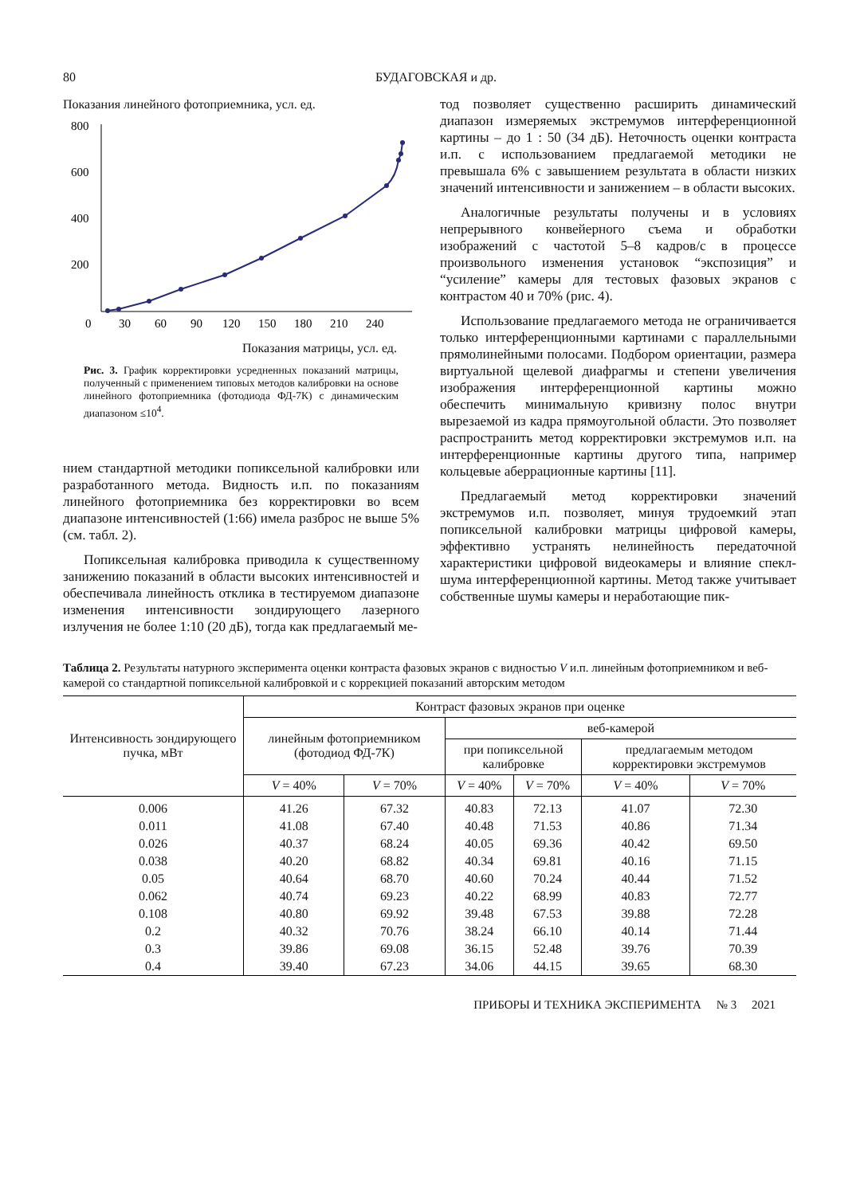80 БУДАГОВСКАЯ и др.
Показания линейного фотоприемника, усл. ед.
800
600
400
200
0
30
60
90
120
150
180
210
240
Показания матрицы, усл. ед.
Рис. 3. График корректировки усредненных показаний матрицы, полученный с применением типовых методов калибровки на основе линейного фотоприемника (фотодиода ФД-7К) с динамическим диапазоном ≤10<sup>4</sup>.
нием стандартной методики попиксельной калибровки или разработанного метода. Видность и.п. по показаниям линейного фотоприемника без корректировки во всем диапазоне интенсивностей (1:66) имела разброс не выше 5% (см. табл. 2).
Попиксельная калибровка приводила к существенному занижению показаний в области высоких интенсивностей и обеспечивала линейность отклика в тестируемом диапазоне изменения интенсивности зондирующего лазерного излучения не более 1:10 (20 дБ), тогда как предлагаемый ме-
тод позволяет существенно расширить динамический диапазон измеряемых экстремумов интерференционной картины – до 1 : 50 (34 дБ). Неточность оценки контраста и.п. с использованием предлагаемой методики не превышала 6% с завышением результата в области низких значений интенсивности и занижением – в области высоких.
Аналогичные результаты получены и в условиях непрерывного конвейерного съема и обработки изображений с частотой 5–8 кадров/с в процессе произвольного изменения установок “экспозиция” и “усиление” камеры для тестовых фазовых экранов с контрастом 40 и 70% (рис. 4).
Использование предлагаемого метода не ограничивается только интерференционными картинами с параллельными прямолинейными полосами. Подбором ориентации, размера виртуальной щелевой диафрагмы и степени увеличения изображения интерференционной картины можно обеспечить минимальную кривизну полос внутри вырезаемой из кадра прямоугольной области. Это позволяет распространить метод корректировки экстремумов и.п. на интерференционные картины другого типа, например кольцевые аберрационные картины [11].
Предлагаемый метод корректировки значений экстремумов и.п. позволяет, минуя трудоемкий этап попиксельной калибровки матрицы цифровой камеры, эффективно устранять нелинейность передаточной характеристики цифровой видеокамеры и влияние спекл-шума интерференционной картины. Метод также учитывает собственные шумы камеры и неработающие пик-
Таблица 2. Результаты натурного эксперимента оценки контраста фазовых экранов с видностью V и.п. линейным фотоприемником и веб-камерой со стандартной попиксельной калибровкой и с коррекцией показаний авторским методом
| Интенсивность зондирующего пучка, мВт | Контраст фазовых экранов при оценке | | | | | |
| --- | --- | --- | --- | --- | --- | --- |
| | линейным фотоприемником (фотодиод ФД-7К) | | веб-камерой | | | |
| | | | при попиксельной калибровке | | предлагаемым методом корректировки экстремумов | |
| | V = 40% | V = 70% | V = 40% | V = 70% | V = 40% | V = 70% |
| 0.006 | 41.26 | 67.32 | 40.83 | 72.13 | 41.07 | 72.30 |
| 0.011 | 41.08 | 67.40 | 40.48 | 71.53 | 40.86 | 71.34 |
| 0.026 | 40.37 | 68.24 | 40.05 | 69.36 | 40.42 | 69.50 |
| 0.038 | 40.20 | 68.82 | 40.34 | 69.81 | 40.16 | 71.15 |
| 0.05 | 40.64 | 68.70 | 40.60 | 70.24 | 40.44 | 71.52 |
| 0.062 | 40.74 | 69.23 | 40.22 | 68.99 | 40.83 | 72.77 |
| 0.108 | 40.80 | 69.92 | 39.48 | 67.53 | 39.88 | 72.28 |
| 0.2 | 40.32 | 70.76 | 38.24 | 66.10 | 40.14 | 71.44 |
| 0.3 | 39.86 | 69.08 | 36.15 | 52.48 | 39.76 | 70.39 |
| 0.4 | 39.40 | 67.23 | 34.06 | 44.15 | 39.65 | 68.30 |
ПРИБОРЫ И ТЕХНИКА ЭКСПЕРИМЕНТА № 3 2021